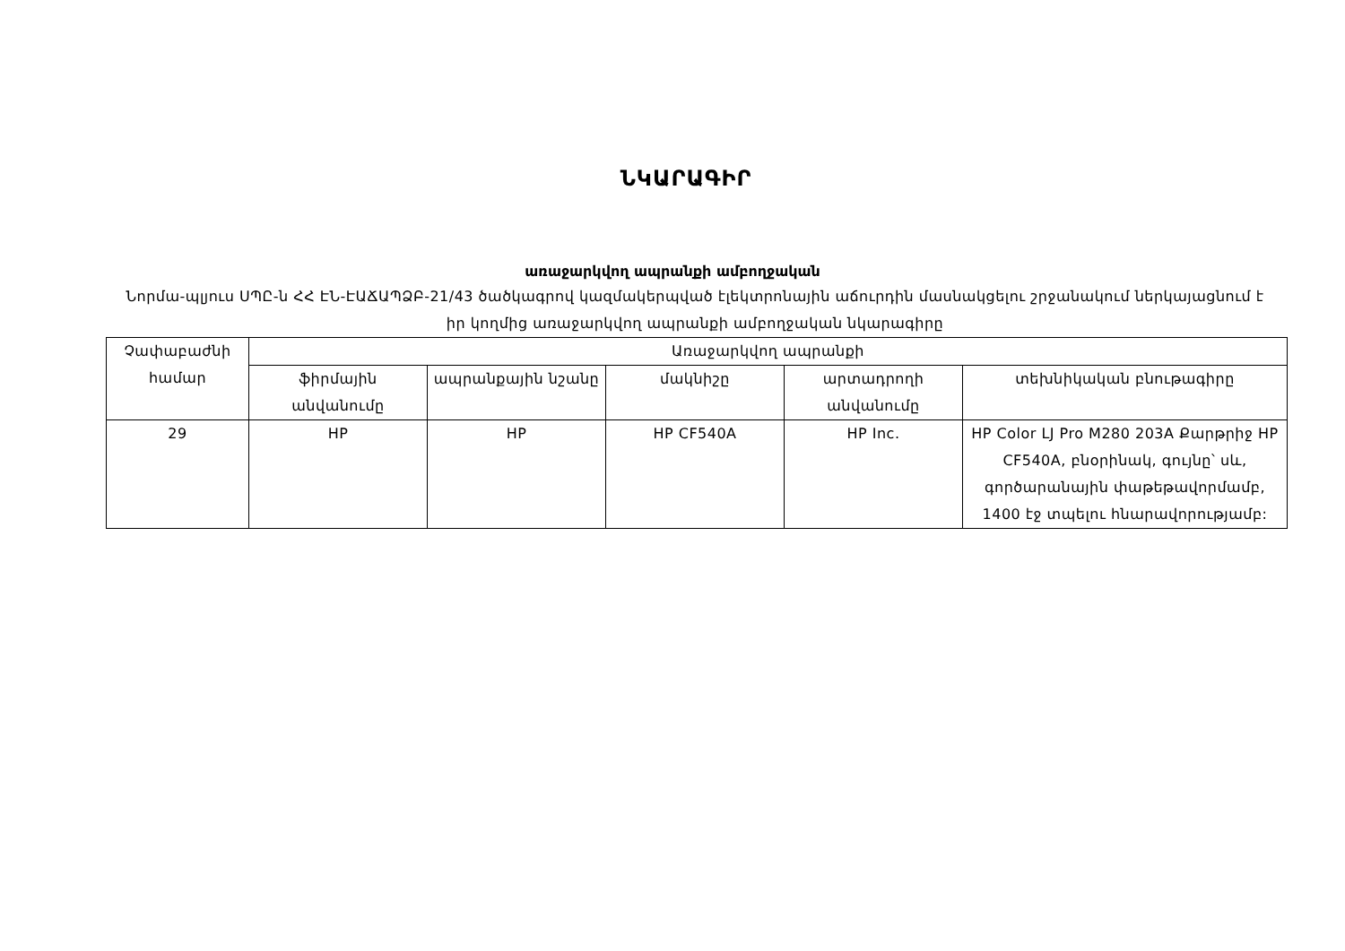ՆԿԱՐԱԳԻՐ
առաջարկվող ապրանքի ամբողջական
Նորմա-պլյուս ՍՊԸ-ն ՀՀ ԷՆ-ԷԱՃԱՊՁԲ-21/43 ծածկագրով կազմակերպված էլեկտրոնային աճուրդին մասնակցելու շրջանակում ներկայացնում է իր կողմից առաջարկվող ապրանքի ամբողջական նկարագիրը
| Չափաբաժնի համար | Առաջարկվող ապրանքի | | | | |
| --- | --- | --- | --- | --- | --- |
| | ֆիրմային անվանումը | ապրանքային նշանը | մակնիշը | արտադրողի անվանումը | տեխնիկական բնութագիրը |
| 29 | HP | HP | HP CF540A | HP Inc. | HP Color LJ Pro M280 203A Քարթրիջ HP CF540A, բնօրինակ, գույնը՝ սև, գործարանային փաթեթավորմամբ, 1400 էջ տպելու հնարավորությամբ: |